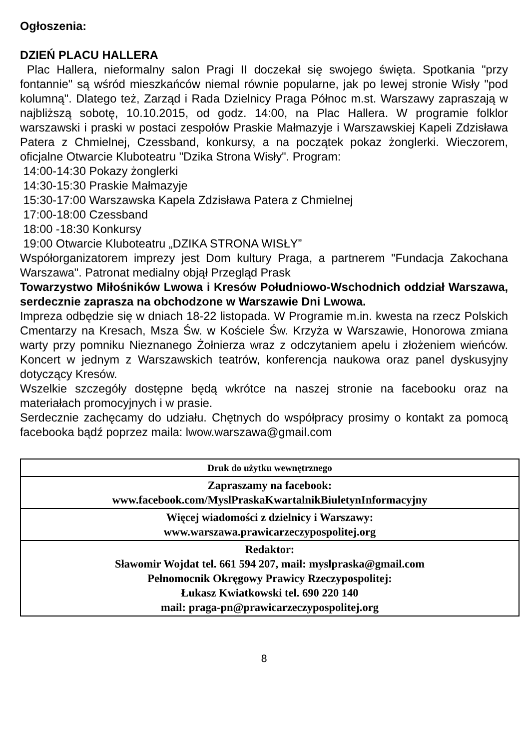Ogłoszenia:
DZIEŃ PLACU HALLERA
Plac Hallera, nieformalny salon Pragi II doczekał się swojego święta. Spotkania "przy fontannie" są wśród mieszkańców niemal równie popularne, jak po lewej stronie Wisły "pod kolumną". Dlatego też, Zarząd i Rada Dzielnicy Praga Północ m.st. Warszawy zapraszają w najbliższą sobotę, 10.10.2015, od godz. 14:00, na Plac Hallera. W programie folklor warszawski i praski w postaci zespołów Praskie Małmazyje i Warszawskiej Kapeli Zdzisława Patera z Chmielnej, Czessband, konkursy, a na początek pokaz żonglerki. Wieczorem, oficjalne Otwarcie Kluboteatru "Dzika Strona Wisły". Program:
14:00-14:30 Pokazy żonglerki
14:30-15:30 Praskie Małmazyje
15:30-17:00 Warszawska Kapela Zdzisława Patera z Chmielnej
17:00-18:00 Czessband
18:00 -18:30 Konkursy
19:00 Otwarcie Kluboteatru „DZIKA STRONA WISŁY”
Współorganizatorem imprezy jest Dom kultury Praga, a partnerem "Fundacja Zakochana Warszawa". Patronat medialny objął Przegląd Prask
Towarzystwo Miłośników Lwowa i Kresów Południowo-Wschodnich oddział Warszawa, serdecznie zaprasza na obchodzone w Warszawie Dni Lwowa.
Impreza odbędzie się w dniach 18-22 listopada. W Programie m.in. kwesta na rzecz Polskich Cmentarzy na Kresach, Msza Św. w Kościele Św. Krzyża w Warszawie, Honorowa zmiana warty przy pomniku Nieznanego Żołnierza wraz z odczytaniem apelu i złożeniem wieńców. Koncert w jednym z Warszawskich teatrów, konferencja naukowa oraz panel dyskusyjny dotyczący Kresów.
Wszelkie szczegóły dostępne będą wkrótce na naszej stronie na facebooku oraz na materiałach promocyjnych i w prasie.
Serdecznie zachęcamy do udziału. Chętnych do współpracy prosimy o kontakt za pomocą facebooka bądź poprzez maila: lwow.warszawa@gmail.com
| Druk do użytku wewnętrznego |
| Zapraszamy na facebook: www.facebook.com/MyslPraskaKwartalnikBiuletynInformacyjny |
| Więcej wiadomości z dzielnicy i Warszawy: www.warszawa.prawicarzeczypospolitej.org |
| Redaktor: Sławomir Wojdat tel. 661 594 207, mail: myslpraska@gmail.com Pełnomocnik Okręgowy Prawicy Rzeczypospolitej: Łukasz Kwiatkowski tel. 690 220 140 mail: praga-pn@prawicarzeczypospolitej.org |
8